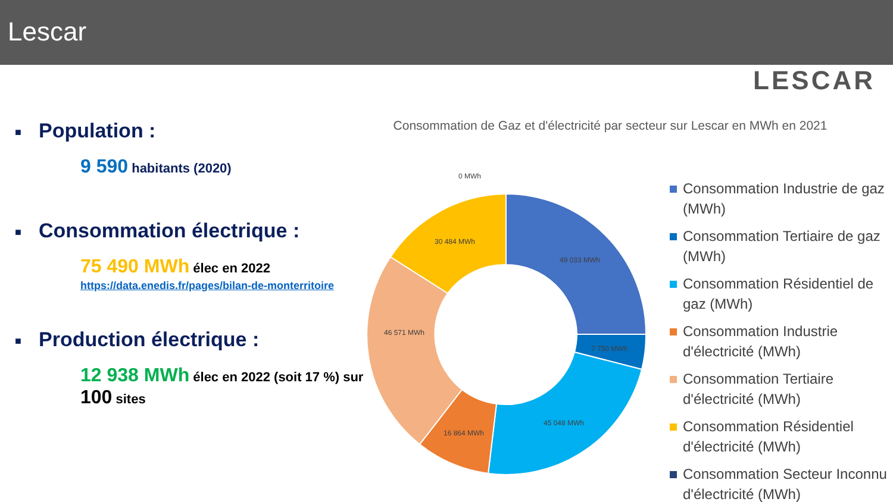Lescar
LESCAR
■ Population :
9 590 habitants (2020)
■ Consommation électrique :
75 490 MWh élec en 2022
https://data.enedis.fr/pages/bilan-de-monterritoire
■ Production électrique :
12 938 MWh élec en 2022 (soit 17 %) sur 100 sites
Consommation de Gaz et d'électricité par secteur sur Lescar en MWh en 2021
49 033 MWh
7 750 MWh
45 048 MWh
16 864 MWh
46 571 MWh
30 484 MWh
0 MWh
Consommation Industrie de gaz (MWh)
Consommation Tertiaire de gaz (MWh)
Consommation Résidentiel de gaz (MWh)
Consommation Industrie d'électricité (MWh)
Consommation Tertiaire d'électricité (MWh)
Consommation Résidentiel d'électricité (MWh)
Consommation Secteur Inconnu d'électricité (MWh)